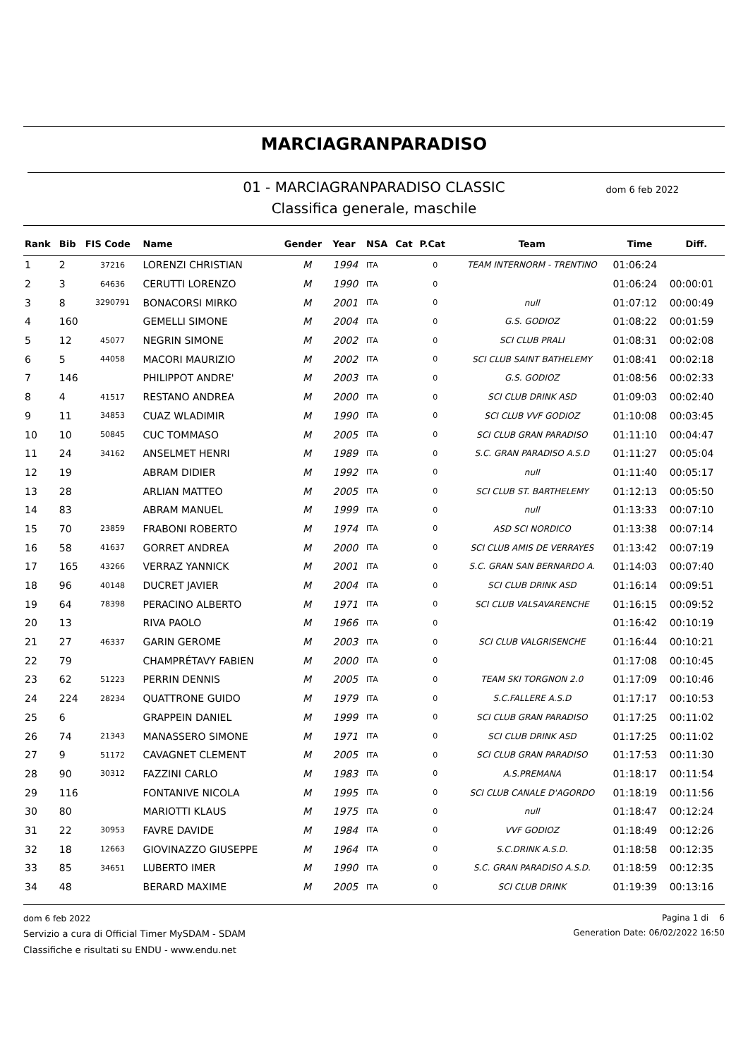MARCIAGRANPARADISO
01 - MARCIAGRANPARADISO CLASSIC dom 6 feb 2022
Classifica generale, maschile
| Rank | Bib | FIS Code | Name | Gender | Year | NSA | Cat | P.Cat | Team | Time | Diff. |
| --- | --- | --- | --- | --- | --- | --- | --- | --- | --- | --- | --- |
| 1 | 2 | 37216 | LORENZI CHRISTIAN | M | 1994 | ITA | | 0 | TEAM INTERNORM - TRENTINO | 01:06:24 | |
| 2 | 3 | 64636 | CERUTTI LORENZO | M | 1990 | ITA | | 0 | | 01:06:24 | 00:00:01 |
| 3 | 8 | 3290791 | BONACORSI MIRKO | M | 2001 | ITA | | 0 | null | 01:07:12 | 00:00:49 |
| 4 | 160 | | GEMELLI SIMONE | M | 2004 | ITA | | 0 | G.S. GODIOZ | 01:08:22 | 00:01:59 |
| 5 | 12 | 45077 | NEGRIN SIMONE | M | 2002 | ITA | | 0 | SCI CLUB PRALI | 01:08:31 | 00:02:08 |
| 6 | 5 | 44058 | MACORI MAURIZIO | M | 2002 | ITA | | 0 | SCI CLUB SAINT BATHELEMY | 01:08:41 | 00:02:18 |
| 7 | 146 | | PHILIPPOT ANDRE' | M | 2003 | ITA | | 0 | G.S. GODIOZ | 01:08:56 | 00:02:33 |
| 8 | 4 | 41517 | RESTANO ANDREA | M | 2000 | ITA | | 0 | SCI CLUB DRINK ASD | 01:09:03 | 00:02:40 |
| 9 | 11 | 34853 | CUAZ WLADIMIR | M | 1990 | ITA | | 0 | SCI CLUB VVF GODIOZ | 01:10:08 | 00:03:45 |
| 10 | 10 | 50845 | CUC TOMMASO | M | 2005 | ITA | | 0 | SCI CLUB GRAN PARADISO | 01:11:10 | 00:04:47 |
| 11 | 24 | 34162 | ANSELMET HENRI | M | 1989 | ITA | | 0 | S.C. GRAN PARADISO A.S.D | 01:11:27 | 00:05:04 |
| 12 | 19 | | ABRAM DIDIER | M | 1992 | ITA | | 0 | null | 01:11:40 | 00:05:17 |
| 13 | 28 | | ARLIAN MATTEO | M | 2005 | ITA | | 0 | SCI CLUB ST. BARTHELEMY | 01:12:13 | 00:05:50 |
| 14 | 83 | | ABRAM MANUEL | M | 1999 | ITA | | 0 | null | 01:13:33 | 00:07:10 |
| 15 | 70 | 23859 | FRABONI ROBERTO | M | 1974 | ITA | | 0 | ASD SCI NORDICO | 01:13:38 | 00:07:14 |
| 16 | 58 | 41637 | GORRET ANDREA | M | 2000 | ITA | | 0 | SCI CLUB AMIS DE VERRAYES | 01:13:42 | 00:07:19 |
| 17 | 165 | 43266 | VERRAZ YANNICK | M | 2001 | ITA | | 0 | S.C. GRAN SAN BERNARDO A. | 01:14:03 | 00:07:40 |
| 18 | 96 | 40148 | DUCRET JAVIER | M | 2004 | ITA | | 0 | SCI CLUB DRINK ASD | 01:16:14 | 00:09:51 |
| 19 | 64 | 78398 | PERACINO ALBERTO | M | 1971 | ITA | | 0 | SCI CLUB VALSAVARENCHE | 01:16:15 | 00:09:52 |
| 20 | 13 | | RIVA PAOLO | M | 1966 | ITA | | 0 | | 01:16:42 | 00:10:19 |
| 21 | 27 | 46337 | GARIN GEROME | M | 2003 | ITA | | 0 | SCI CLUB VALGRISENCHE | 01:16:44 | 00:10:21 |
| 22 | 79 | | CHAMPRÉTAVY FABIEN | M | 2000 | ITA | | 0 | | 01:17:08 | 00:10:45 |
| 23 | 62 | 51223 | PERRIN DENNIS | M | 2005 | ITA | | 0 | TEAM SKI TORGNON 2.0 | 01:17:09 | 00:10:46 |
| 24 | 224 | 28234 | QUATTRONE GUIDO | M | 1979 | ITA | | 0 | S.C.FALLERE A.S.D | 01:17:17 | 00:10:53 |
| 25 | 6 | | GRAPPEIN DANIEL | M | 1999 | ITA | | 0 | SCI CLUB GRAN PARADISO | 01:17:25 | 00:11:02 |
| 26 | 74 | 21343 | MANASSERO SIMONE | M | 1971 | ITA | | 0 | SCI CLUB DRINK ASD | 01:17:25 | 00:11:02 |
| 27 | 9 | 51172 | CAVAGNET CLEMENT | M | 2005 | ITA | | 0 | SCI CLUB GRAN PARADISO | 01:17:53 | 00:11:30 |
| 28 | 90 | 30312 | FAZZINI CARLO | M | 1983 | ITA | | 0 | A.S.PREMANA | 01:18:17 | 00:11:54 |
| 29 | 116 | | FONTANIVE NICOLA | M | 1995 | ITA | | 0 | SCI CLUB CANALE D'AGORDO | 01:18:19 | 00:11:56 |
| 30 | 80 | | MARIOTTI KLAUS | M | 1975 | ITA | | 0 | null | 01:18:47 | 00:12:24 |
| 31 | 22 | 30953 | FAVRE DAVIDE | M | 1984 | ITA | | 0 | VVF GODIOZ | 01:18:49 | 00:12:26 |
| 32 | 18 | 12663 | GIOVINAZZO GIUSEPPE | M | 1964 | ITA | | 0 | S.C.DRINK A.S.D. | 01:18:58 | 00:12:35 |
| 33 | 85 | 34651 | LUBERTO IMER | M | 1990 | ITA | | 0 | S.C. GRAN PARADISO A.S.D. | 01:18:59 | 00:12:35 |
| 34 | 48 | | BERARD MAXIME | M | 2005 | ITA | | 0 | SCI CLUB DRINK | 01:19:39 | 00:13:16 |
dom 6 feb 2022
Servizio a cura di Official Timer MySDAM - SDAM
Classifiche e risultati su ENDU - www.endu.net
Pagina 1 di 6
Generation Date: 06/02/2022 16:50